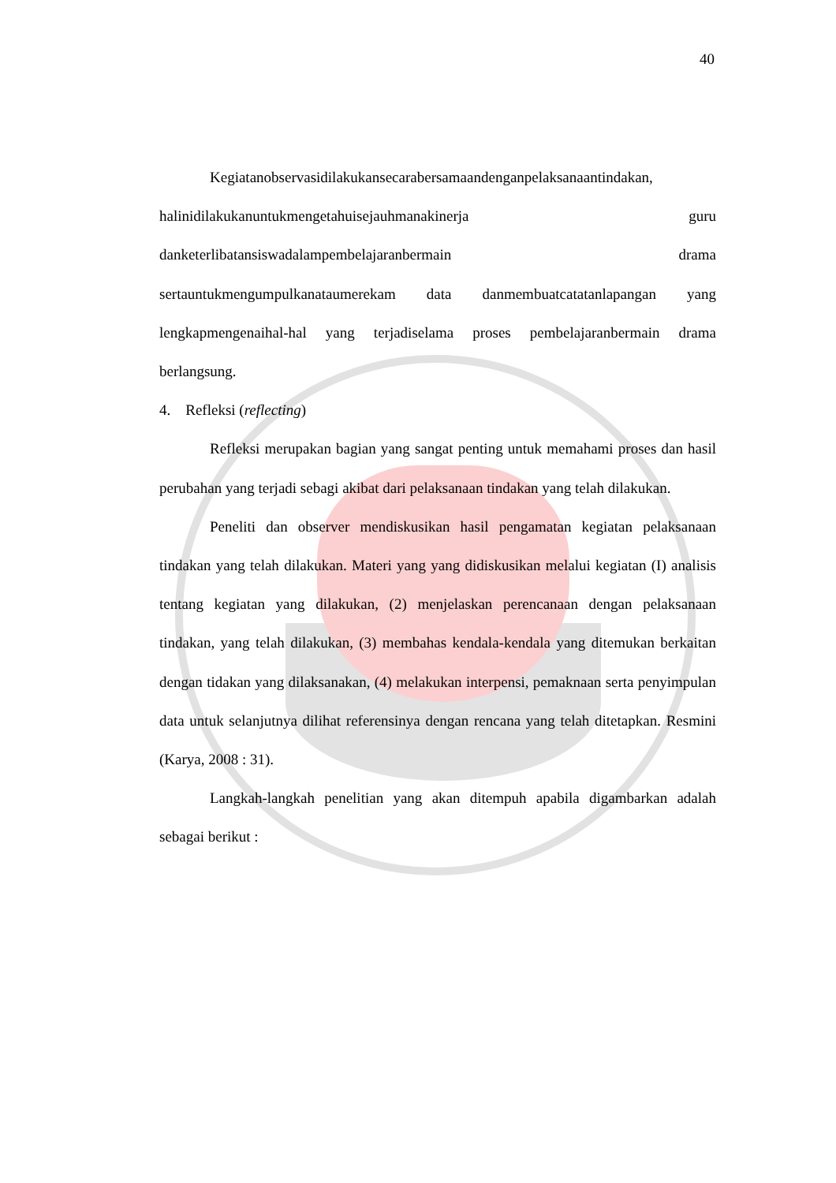40
Kegiatanobservasidilakukansecarabersamaandenganpelaksanaantindakan, halinidilakukanuntukmengetahuisejauhmanakinerja guru danketerlibatansiswadalampembelajaranbermain drama sertauntukmengumpulkanataumerekam data danmembuatcatatanlapangan yang lengkapmengenaihal-hal yang terjadiselama proses pembelajaranbermain drama berlangsung.
4. Refleksi (reflecting)
Refleksi merupakan bagian yang sangat penting untuk memahami proses dan hasil perubahan yang terjadi sebagi akibat dari pelaksanaan tindakan yang telah dilakukan.
Peneliti dan observer mendiskusikan hasil pengamatan kegiatan pelaksanaan tindakan yang telah dilakukan. Materi yang yang didiskusikan melalui kegiatan (I) analisis tentang kegiatan yang dilakukan, (2) menjelaskan perencanaan dengan pelaksanaan tindakan, yang telah dilakukan, (3) membahas kendala-kendala yang ditemukan berkaitan dengan tidakan yang dilaksanakan, (4) melakukan interpensi, pemaknaan serta penyimpulan data untuk selanjutnya dilihat referensinya dengan rencana yang telah ditetapkan. Resmini (Karya, 2008 : 31).
Langkah-langkah penelitian yang akan ditempuh apabila digambarkan adalah sebagai berikut :